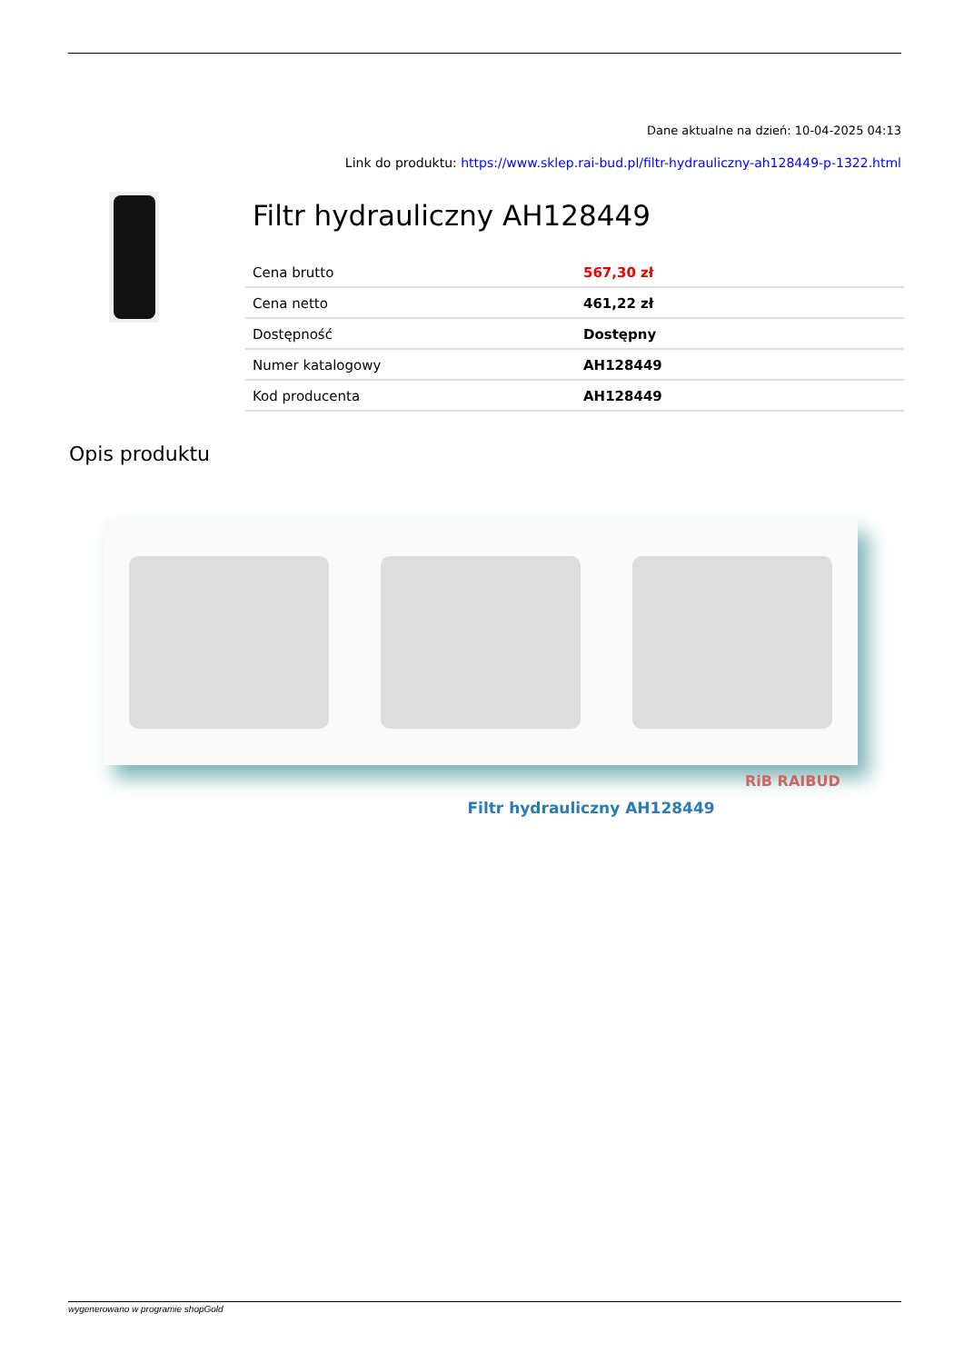Dane aktualne na dzień: 10-04-2025 04:13
Link do produktu: https://www.sklep.rai-bud.pl/filtr-hydrauliczny-ah128449-p-1322.html
Filtr hydrauliczny AH128449
| Cena brutto | 567,30 zł |
| Cena netto | 461,22 zł |
| Dostępność | Dostępny |
| Numer katalogowy | AH128449 |
| Kod producenta | AH128449 |
Opis produktu
RiB RAIBUD
Filtr hydrauliczny AH128449
wygenerowano w programie shopGold